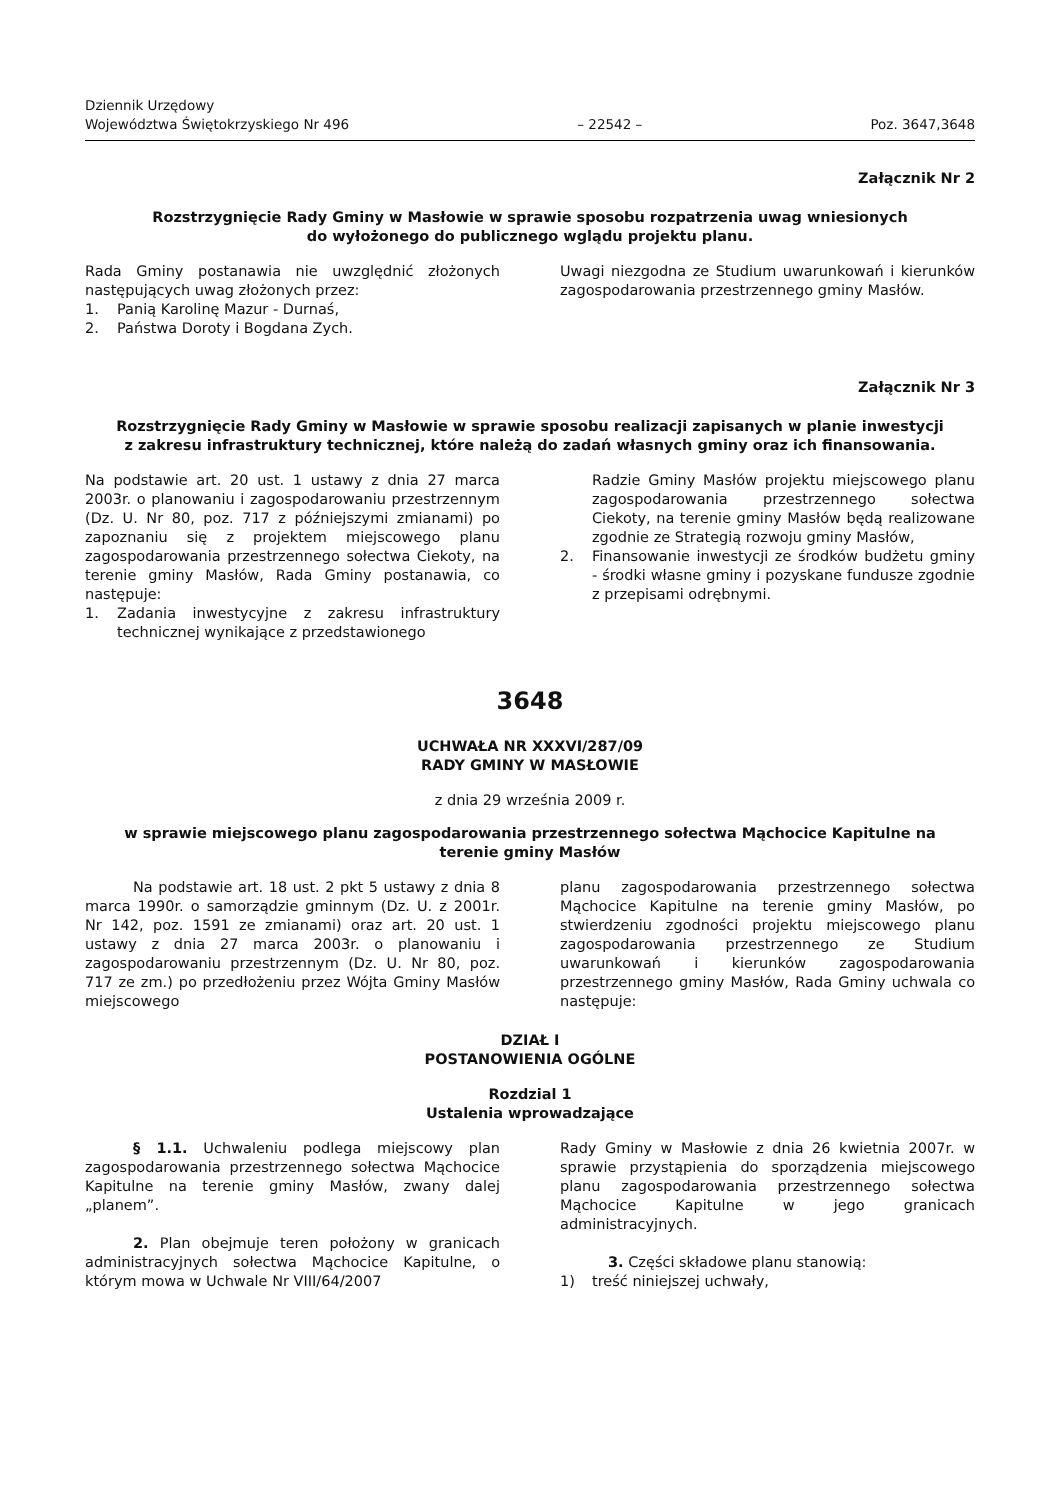Dziennik Urzędowy
Województwa Świętokrzyskiego Nr 496
– 22542 –
Poz. 3647,3648
Załącznik Nr 2
Rozstrzygnięcie Rady Gminy w Masłowie w sprawie sposobu rozpatrzenia uwag wniesionych
do wyłożonego do publicznego wglądu projektu planu.
Rada Gminy postanawia nie uwzględnić złożonych następujących uwag złożonych przez:
1. Panią Karolinę Mazur - Durnaś,
2. Państwa Doroty i Bogdana Zych.
Uwagi niezgodna ze Studium uwarunkowań i kierunków zagospodarowania przestrzennego gminy Masłów.
Załącznik Nr 3
Rozstrzygnięcie Rady Gminy w Masłowie w sprawie sposobu realizacji zapisanych w planie inwestycji
z zakresu infrastruktury technicznej, które należą do zadań własnych gminy oraz ich finansowania.
Na podstawie art. 20 ust. 1 ustawy z dnia 27 marca 2003r. o planowaniu i zagospodarowaniu przestrzennym (Dz. U. Nr 80, poz. 717 z późniejszymi zmianami) po zapoznaniu się z projektem miejscowego planu zagospodarowania przestrzennego sołectwa Ciekoty, na terenie gminy Masłów, Rada Gminy postanawia, co następuje:
1. Zadania inwestycyjne z zakresu infrastruktury technicznej wynikające z przedstawionego
Radzie Gminy Masłów projektu miejscowego planu zagospodarowania przestrzennego sołectwa Ciekoty, na terenie gminy Masłów będą realizowane zgodnie ze Strategią rozwoju gminy Masłów,
2. Finansowanie inwestycji ze środków budżetu gminy - środki własne gminy i pozyskane fundusze zgodnie z przepisami odrębnymi.
3648
UCHWAŁA NR XXXVI/287/09
RADY GMINY W MASŁOWIE
z dnia 29 września 2009 r.
w sprawie miejscowego planu zagospodarowania przestrzennego sołectwa Mąchocice Kapitulne na
terenie gminy Masłów
Na podstawie art. 18 ust. 2 pkt 5 ustawy z dnia 8 marca 1990r. o samorządzie gminnym (Dz. U. z 2001r. Nr 142, poz. 1591 ze zmianami) oraz art. 20 ust. 1 ustawy z dnia 27 marca 2003r. o planowaniu i zagospodarowaniu przestrzennym (Dz. U. Nr 80, poz. 717 ze zm.) po przedłożeniu przez Wójta Gminy Masłów miejscowego
planu zagospodarowania przestrzennego sołectwa Mąchocice Kapitulne na terenie gminy Masłów, po stwierdzeniu zgodności projektu miejscowego planu zagospodarowania przestrzennego ze Studium uwarunkowań i kierunków zagospodarowania przestrzennego gminy Masłów, Rada Gminy uchwala co następuje:
DZIAŁ I
POSTANOWIENIA OGÓLNE
Rozdzial 1
Ustalenia wprowadzające
§ 1.1. Uchwaleniu podlega miejscowy plan zagospodarowania przestrzennego sołectwa Mąchocice Kapitulne na terenie gminy Masłów, zwany dalej „planem”.
2. Plan obejmuje teren położony w granicach administracyjnych sołectwa Mąchocice Kapitulne, o którym mowa w Uchwale Nr VIII/64/2007
Rady Gminy w Masłowie z dnia 26 kwietnia 2007r. w sprawie przystąpienia do sporządzenia miejscowego planu zagospodarowania przestrzennego sołectwa Mąchocice Kapitulne w jego granicach administracyjnych.
3. Części składowe planu stanowią:
1) treść niniejszej uchwały,